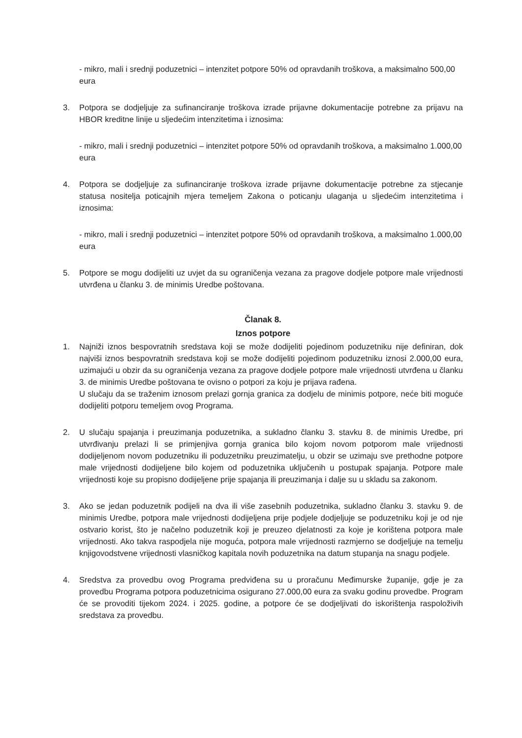- mikro, mali i srednji poduzetnici – intenzitet potpore 50% od opravdanih troškova, a maksimalno 500,00 eura
3. Potpora se dodjeljuje za sufinanciranje troškova izrade prijavne dokumentacije potrebne za prijavu na HBOR kreditne linije u sljedećim intenzitetima i iznosima:
- mikro, mali i srednji poduzetnici – intenzitet potpore 50% od opravdanih troškova, a maksimalno 1.000,00 eura
4. Potpora se dodjeljuje za sufinanciranje troškova izrade prijavne dokumentacije potrebne za stjecanje statusa nositelja poticajnih mjera temeljem Zakona o poticanju ulaganja u sljedećim intenzitetima i iznosima:
- mikro, mali i srednji poduzetnici – intenzitet potpore 50% od opravdanih troškova, a maksimalno 1.000,00 eura
5. Potpore se mogu dodijeliti uz uvjet da su ograničenja vezana za pragove dodjele potpore male vrijednosti utvrđena u članku 3. de minimis Uredbe poštovana.
Članak 8.
Iznos potpore
1. Najniži iznos bespovratnih sredstava koji se može dodijeliti pojedinom poduzetniku nije definiran, dok najviši iznos bespovratnih sredstava koji se može dodijeliti pojedinom poduzetniku iznosi 2.000,00 eura, uzimajući u obzir da su ograničenja vezana za pragove dodjele potpore male vrijednosti utvrđena u članku 3. de minimis Uredbe poštovana te ovisno o potpori za koju je prijava rađena.
U slučaju da se traženim iznosom prelazi gornja granica za dodjelu de minimis potpore, neće biti moguće dodijeliti potporu temeljem ovog Programa.
2. U slučaju spajanja i preuzimanja poduzetnika, a sukladno članku 3. stavku 8. de minimis Uredbe, pri utvrđivanju prelazi li se primjenjiva gornja granica bilo kojom novom potporom male vrijednosti dodijeljenom novom poduzetniku ili poduzetniku preuzimatelju, u obzir se uzimaju sve prethodne potpore male vrijednosti dodijeljene bilo kojem od poduzetnika uključenih u postupak spajanja. Potpore male vrijednosti koje su propisno dodijeljene prije spajanja ili preuzimanja i dalje su u skladu sa zakonom.
3. Ako se jedan poduzetnik podijeli na dva ili više zasebnih poduzetnika, sukladno članku 3. stavku 9. de minimis Uredbe, potpora male vrijednosti dodijeljena prije podjele dodjeljuje se poduzetniku koji je od nje ostvario korist, što je načelno poduzetnik koji je preuzeo djelatnosti za koje je korištena potpora male vrijednosti. Ako takva raspodjela nije moguća, potpora male vrijednosti razmjerno se dodjeljuje na temelju knjigovodstvene vrijednosti vlasničkog kapitala novih poduzetnika na datum stupanja na snagu podjele.
4. Sredstva za provedbu ovog Programa predviđena su u proračunu Međimurske županije, gdje je za provedbu Programa potpora poduzetnicima osigurano 27.000,00 eura za svaku godinu provedbe. Program će se provoditi tijekom 2024. i 2025. godine, a potpore će se dodjeljivati do iskorištenja raspoloživih sredstava za provedbu.